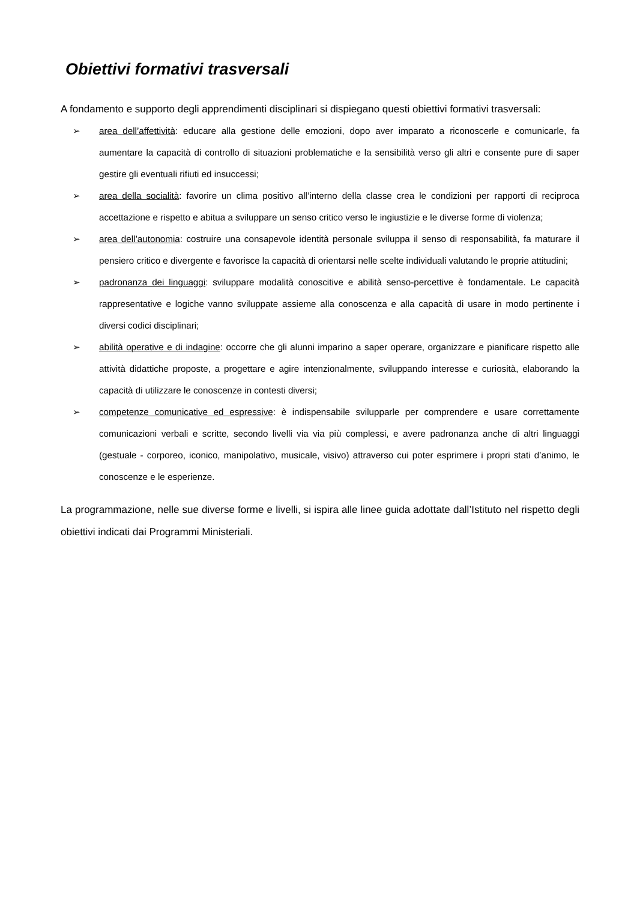Obiettivi formativi trasversali
A fondamento e supporto degli apprendimenti disciplinari si dispiegano questi obiettivi formativi trasversali:
➢ area dell’affettività: educare alla gestione delle emozioni, dopo aver imparato a riconoscerle e comunicarle, fa aumentare la capacità di controllo di situazioni problematiche e la sensibilità verso gli altri e consente pure di saper gestire gli eventuali rifiuti ed insuccessi;
➢ area della socialità: favorire un clima positivo all’interno della classe crea le condizioni per rapporti di reciproca accettazione e rispetto e abitua a sviluppare un senso critico verso le ingiustizie e le diverse forme di violenza;
➢ area dell’autonomia: costruire una consapevole identità personale sviluppa il senso di responsabilità, fa maturare il pensiero critico e divergente e favorisce la capacità di orientarsi nelle scelte individuali valutando le proprie attitudini;
➢ padronanza dei linguaggi: sviluppare modalità conoscitive e abilità senso-percettive è fondamentale. Le capacità rappresentative e logiche vanno sviluppate assieme alla conoscenza e alla capacità di usare in modo pertinente i diversi codici disciplinari;
➢ abilità operative e di indagine: occorre che gli alunni imparino a saper operare, organizzare e pianificare rispetto alle attività didattiche proposte, a progettare e agire intenzionalmente, sviluppando interesse e curiosità, elaborando la capacità di utilizzare le conoscenze in contesti diversi;
➢ competenze comunicative ed espressive: è indispensabile svilupparle per comprendere e usare correttamente comunicazioni verbali e scritte, secondo livelli via via più complessi, e avere padronanza anche di altri linguaggi (gestuale - corporeo, iconico, manipolativo, musicale, visivo) attraverso cui poter esprimere i propri stati d’animo, le conoscenze e le esperienze.
La programmazione, nelle sue diverse forme e livelli, si ispira alle linee guida adottate dall’Istituto nel rispetto degli obiettivi indicati dai Programmi Ministeriali.